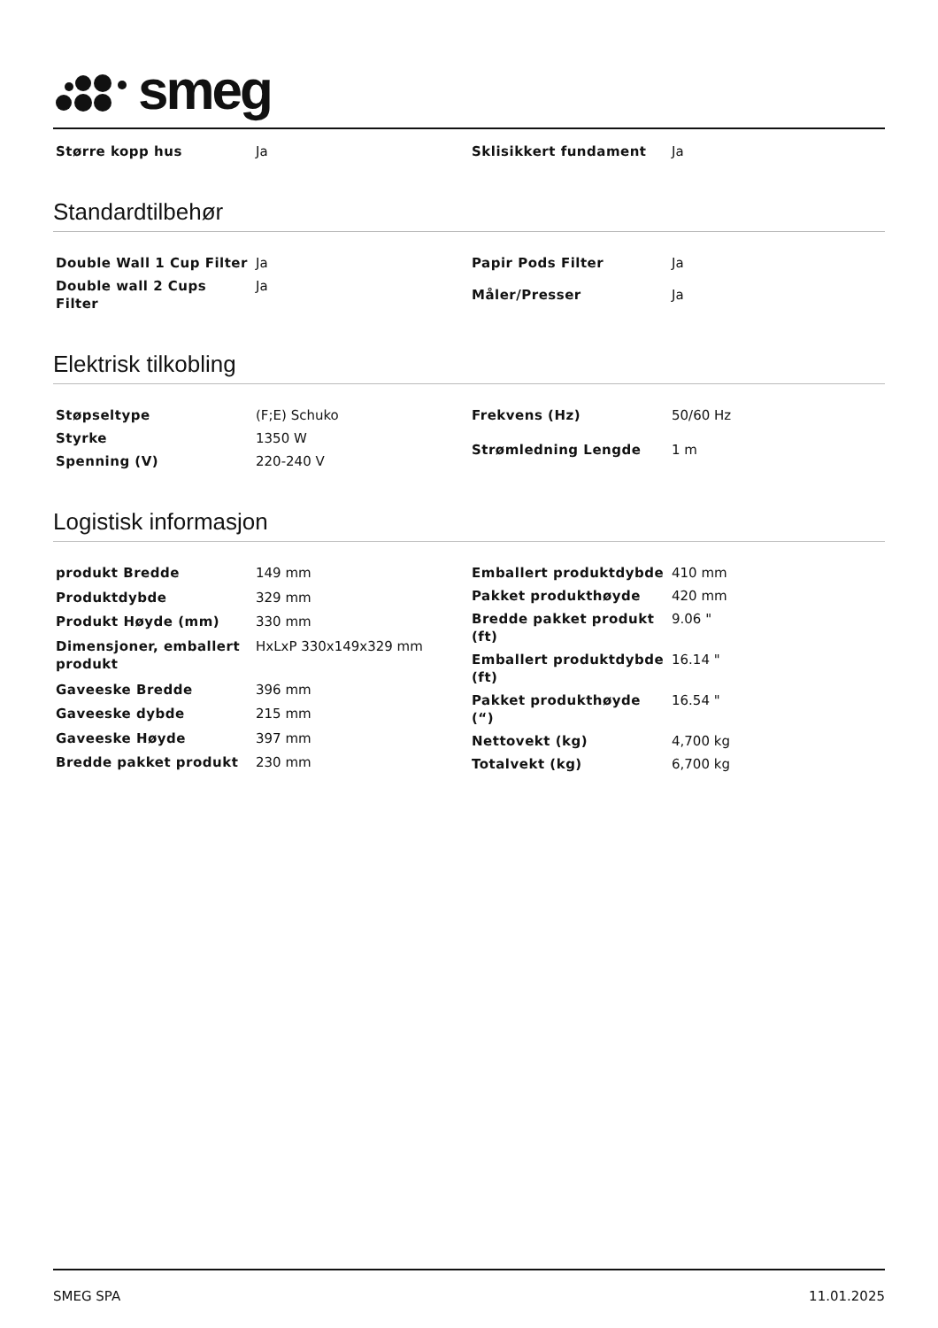smeg
| Større kopp hus | Ja |
| Sklisikkert fundament | Ja |
Standardtilbehør
| Double Wall 1 Cup Filter | Ja |
| Double wall 2 Cups Filter | Ja |
| Papir Pods Filter | Ja |
| Måler/Presser | Ja |
Elektrisk tilkobling
| Støpseltype | (F;E) Schuko |
| Styrke | 1350 W |
| Spenning (V) | 220-240 V |
| Frekvens (Hz) | 50/60 Hz |
| Strømledning Lengde | 1 m |
Logistisk informasjon
| produkt Bredde | 149 mm |
| Produktdybde | 329 mm |
| Produkt Høyde (mm) | 330 mm |
| Dimensjoner, emballert produkt | HxLxP 330x149x329 mm |
| Gaveeske Bredde | 396 mm |
| Gaveeske dybde | 215 mm |
| Gaveeske Høyde | 397 mm |
| Bredde pakket produkt | 230 mm |
| Emballert produktdybde | 410 mm |
| Pakket produkthøyde | 420 mm |
| Bredde pakket produkt (ft) | 9.06 " |
| Emballert produktdybde (ft) | 16.14 " |
| Pakket produkthøyde (“) | 16.54 " |
| Nettovekt (kg) | 4,700 kg |
| Totalvekt (kg) | 6,700 kg |
SMEG SPA 11.01.2025